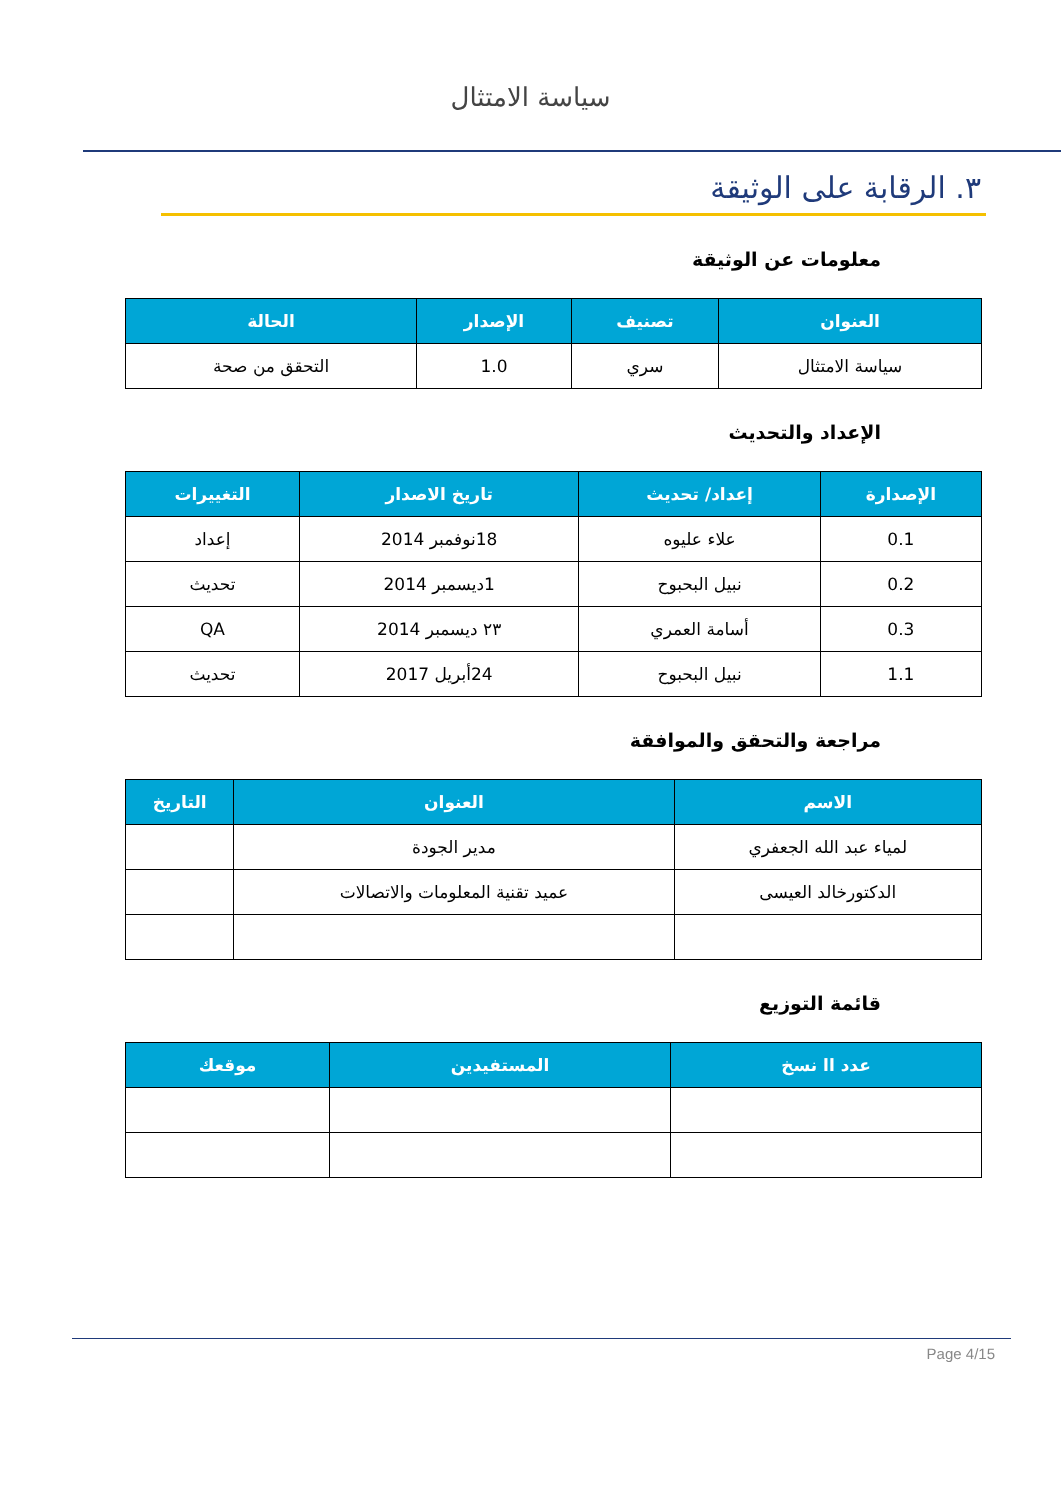سياسة الامتثال
٣. الرقابة على الوثيقة
معلومات عن الوثيقة
| العنوان | تصنيف | الإصدار | الحالة |
| --- | --- | --- | --- |
| سياسة الامتثال | سري | 1.0 | التحقق من صحة |
الإعداد والتحديث
| الإصدارة | إعداد/ تحديث | تاريخ الاصدار | التغييرات |
| --- | --- | --- | --- |
| 0.1 | علاء عليوه | 18نوفمبر 2014 | إعداد |
| 0.2 | نبيل البحبوح | 1ديسمبر 2014 | تحديث |
| 0.3 | أسامة العمري | ٢٣ ديسمبر 2014 | QA |
| 1.1 | نبيل البحبوح | 24أبريل 2017 | تحديث |
مراجعة والتحقق والموافقة
| الاسم | العنوان | التاريخ |
| --- | --- | --- |
| لمياء عبد الله الجعفري | مدير الجودة | |
| الدكتورخالد العيسى | عميد تقنية المعلومات والاتصالات | |
قائمة التوزيع
| عدد اا نسخ | المستفيدين | موقعك |
| --- | --- | --- |
Page 4/15